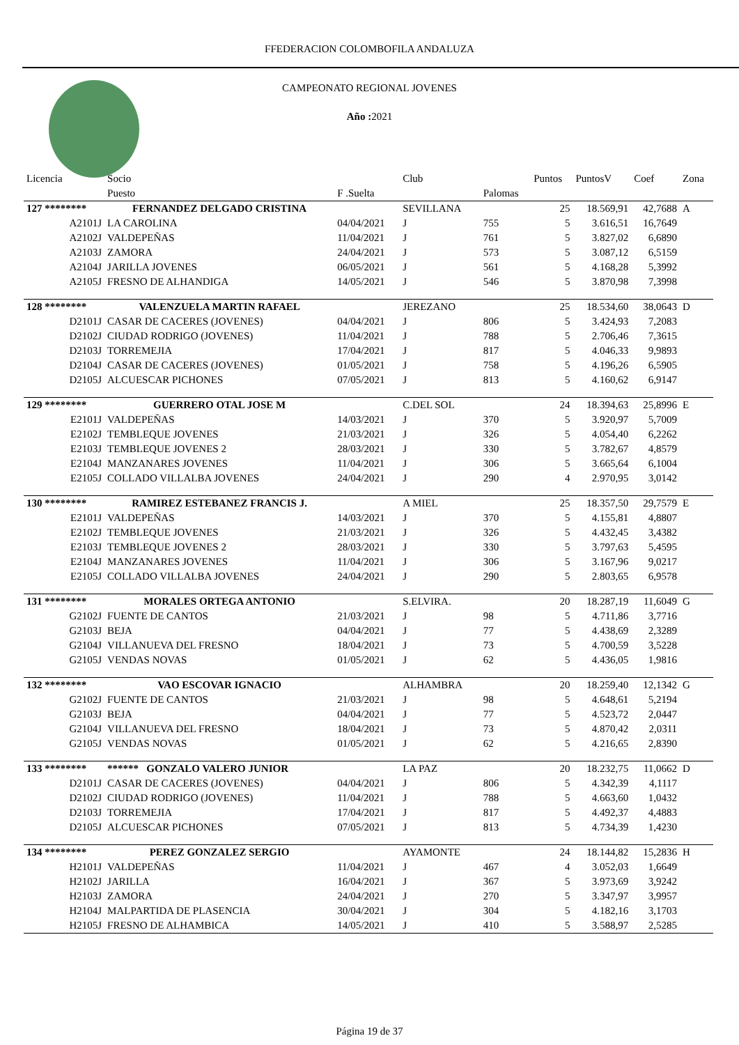FFEDERACION COLOMBOFILA ANDALUZA
CAMPEONATO REGIONAL JOVENES
Año : 2021
| Licencia | Socio | | Club | | Puntos | PuntosV | Coef | Zona |
| --- | --- | --- | --- | --- | --- | --- | --- | --- |
| | Puesto | F .Suelta | | Palomas | | | | |
| 127 ******** | FERNANDEZ DELGADO CRISTINA | | SEVILLANA | | 25 | 18.569,91 | 42,7688 | A |
| A2101J | LA CAROLINA | 04/04/2021 | J | 755 | 5 | 3.616,51 | 16,7649 | |
| A2102J | VALDEPEÑAS | 11/04/2021 | J | 761 | 5 | 3.827,02 | 6,6890 | |
| A2103J | ZAMORA | 24/04/2021 | J | 573 | 5 | 3.087,12 | 6,5159 | |
| A2104J | JARILLA JOVENES | 06/05/2021 | J | 561 | 5 | 4.168,28 | 5,3992 | |
| A2105J | FRESNO DE ALHANDIGA | 14/05/2021 | J | 546 | 5 | 3.870,98 | 7,3998 | |
| 128 ******** | VALENZUELA MARTIN RAFAEL | | JEREZANO | | 25 | 18.534,60 | 38,0643 | D |
| D2101J | CASAR DE CACERES (JOVENES) | 04/04/2021 | J | 806 | 5 | 3.424,93 | 7,2083 | |
| D2102J | CIUDAD RODRIGO (JOVENES) | 11/04/2021 | J | 788 | 5 | 2.706,46 | 7,3615 | |
| D2103J | TORREMEJIA | 17/04/2021 | J | 817 | 5 | 4.046,33 | 9,9893 | |
| D2104J | CASAR DE CACERES (JOVENES) | 01/05/2021 | J | 758 | 5 | 4.196,26 | 6,5905 | |
| D2105J | ALCUESCAR PICHONES | 07/05/2021 | J | 813 | 5 | 4.160,62 | 6,9147 | |
| 129 ******** | GUERRERO OTAL JOSE M | | C.DEL SOL | | 24 | 18.394,63 | 25,8996 | E |
| E2101J | VALDEPEÑAS | 14/03/2021 | J | 370 | 5 | 3.920,97 | 5,7009 | |
| E2102J | TEMBLEQUE JOVENES | 21/03/2021 | J | 326 | 5 | 4.054,40 | 6,2262 | |
| E2103J | TEMBLEQUE JOVENES 2 | 28/03/2021 | J | 330 | 5 | 3.782,67 | 4,8579 | |
| E2104J | MANZANARES JOVENES | 11/04/2021 | J | 306 | 5 | 3.665,64 | 6,1004 | |
| E2105J | COLLADO VILLALBA JOVENES | 24/04/2021 | J | 290 | 4 | 2.970,95 | 3,0142 | |
| 130 ******** | RAMIREZ ESTEBANEZ FRANCIS J. | | A MIEL | | 25 | 18.357,50 | 29,7579 | E |
| E2101J | VALDEPEÑAS | 14/03/2021 | J | 370 | 5 | 4.155,81 | 4,8807 | |
| E2102J | TEMBLEQUE JOVENES | 21/03/2021 | J | 326 | 5 | 4.432,45 | 3,4382 | |
| E2103J | TEMBLEQUE JOVENES 2 | 28/03/2021 | J | 330 | 5 | 3.797,63 | 5,4595 | |
| E2104J | MANZANARES JOVENES | 11/04/2021 | J | 306 | 5 | 3.167,96 | 9,0217 | |
| E2105J | COLLADO VILLALBA JOVENES | 24/04/2021 | J | 290 | 5 | 2.803,65 | 6,9578 | |
| 131 ******** | MORALES ORTEGA ANTONIO | | S.ELVIRA. | | 20 | 18.287,19 | 11,6049 | G |
| G2102J | FUENTE DE CANTOS | 21/03/2021 | J | 98 | 5 | 4.711,86 | 3,7716 | |
| G2103J | BEJA | 04/04/2021 | J | 77 | 5 | 4.438,69 | 2,3289 | |
| G2104J | VILLANUEVA DEL FRESNO | 18/04/2021 | J | 73 | 5 | 4.700,59 | 3,5228 | |
| G2105J | VENDAS NOVAS | 01/05/2021 | J | 62 | 5 | 4.436,05 | 1,9816 | |
| 132 ******** | VAO ESCOVAR IGNACIO | | ALHAMBRA | | 20 | 18.259,40 | 12,1342 | G |
| G2102J | FUENTE DE CANTOS | 21/03/2021 | J | 98 | 5 | 4.648,61 | 5,2194 | |
| G2103J | BEJA | 04/04/2021 | J | 77 | 5 | 4.523,72 | 2,0447 | |
| G2104J | VILLANUEVA DEL FRESNO | 18/04/2021 | J | 73 | 5 | 4.870,42 | 2,0311 | |
| G2105J | VENDAS NOVAS | 01/05/2021 | J | 62 | 5 | 4.216,65 | 2,8390 | |
| 133 ******** | ****** GONZALO VALERO JUNIOR | | LA PAZ | | 20 | 18.232,75 | 11,0662 | D |
| D2101J | CASAR DE CACERES (JOVENES) | 04/04/2021 | J | 806 | 5 | 4.342,39 | 4,1117 | |
| D2102J | CIUDAD RODRIGO (JOVENES) | 11/04/2021 | J | 788 | 5 | 4.663,60 | 1,0432 | |
| D2103J | TORREMEJIA | 17/04/2021 | J | 817 | 5 | 4.492,37 | 4,4883 | |
| D2105J | ALCUESCAR PICHONES | 07/05/2021 | J | 813 | 5 | 4.734,39 | 1,4230 | |
| 134 ******** | PEREZ GONZALEZ SERGIO | | AYAMONTE | | 24 | 18.144,82 | 15,2836 | H |
| H2101J | VALDEPEÑAS | 11/04/2021 | J | 467 | 4 | 3.052,03 | 1,6649 | |
| H2102J | JARILLA | 16/04/2021 | J | 367 | 5 | 3.973,69 | 3,9242 | |
| H2103J | ZAMORA | 24/04/2021 | J | 270 | 5 | 3.347,97 | 3,9957 | |
| H2104J | MALPARTIDA DE PLASENCIA | 30/04/2021 | J | 304 | 5 | 4.182,16 | 3,1703 | |
| H2105J | FRESNO DE ALHAMBICA | 14/05/2021 | J | 410 | 5 | 3.588,97 | 2,5285 | |
Página 19 de 37